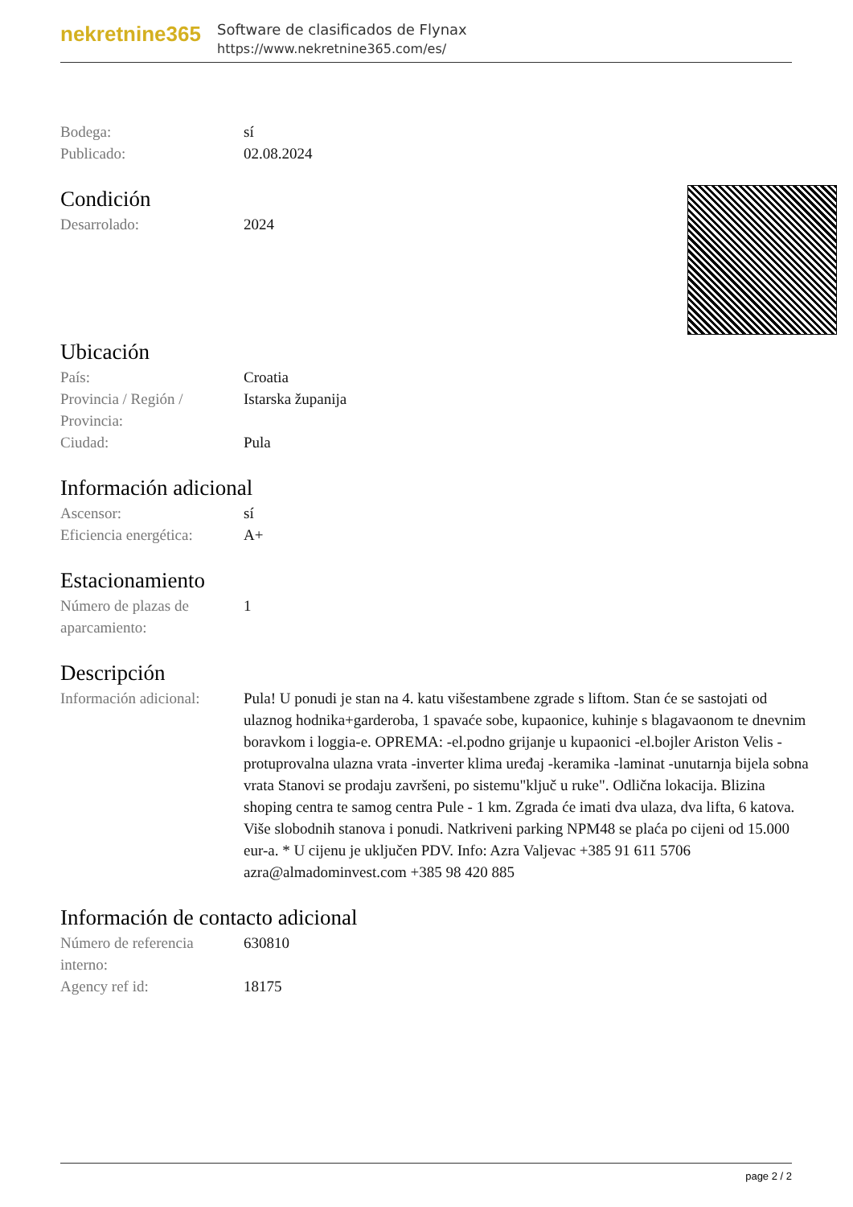nekretnine365
Software de clasificados de Flynax
https://www.nekretnine365.com/es/
Bodega: sí
Publicado: 02.08.2024
Condición
Desarrolado: 2024
Ubicación
País: Croatia
Provincia / Región / Provincia:
Istarska županija
Ciudad: Pula
Información adicional
Ascensor: sí
Eficiencia energética:
A+
Estacionamiento
Número de plazas de aparcamiento:
1
Descripción
Información adicional:
Pula! U ponudi je stan na 4. katu višestambene zgrade s liftom. Stan će se sastojati od ulaznog hodnika+garderoba, 1 spavaće sobe, kupaonice, kuhinje s blagavaonom te dnevnim boravkom i loggia-e. OPREMA: -el.podno grijanje u kupaonici -el.bojler Ariston Velis -protuprovalna ulazna vrata -inverter klima uređaj -keramika -laminat -unutarnja bijela sobna vrata Stanovi se prodaju završeni, po sistemu"ključ u ruke". Odlična lokacija. Blizina shoping centra te samog centra Pule - 1 km. Zgrada će imati dva ulaza, dva lifta, 6 katova. Više slobodnih stanova i ponudi. Natkriveni parking NPM48 se plaća po cijeni od 15.000 eur-a. * U cijenu je uključen PDV. Info: Azra Valjevac +385 91 611 5706 azra@almadominvest.com +385 98 420 885
Información de contacto adicional
Número de referencia interno:
630810
Agency ref id: 18175
page 2 / 2